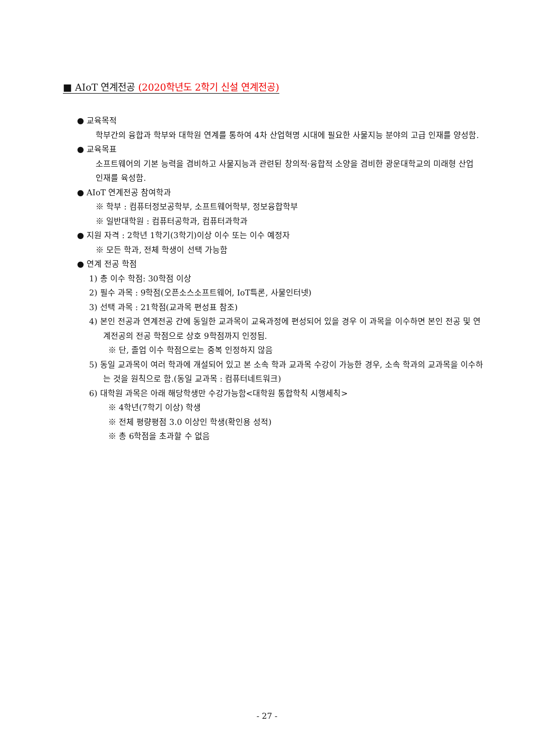■ AIoT 연계전공 (2020학년도 2학기 신설 연계전공)
● 교육목적
학부간의 융합과 학부와 대학원 연계를 통하여 4차 산업혁명 시대에 필요한 사물지능 분야의 고급 인재를 양성함.
● 교육목표
소프트웨어의 기본 능력을 겸비하고 사물지능과 관련된 창의적·융합적 소양을 겸비한 광운대학교의 미래형 산업 인재를 육성함.
● AIoT 연계전공 참여학과
※ 학부 : 컴퓨터정보공학부, 소프트웨어학부, 정보융합학부
※ 일반대학원 : 컴퓨터공학과, 컴퓨터과학과
● 지원 자격 : 2학년 1학기(3학기)이상 이수 또는 이수 예정자
※ 모든 학과, 전체 학생이 선택 가능함
● 연계 전공 학점
1) 총 이수 학점: 30학점 이상
2) 필수 과목 : 9학점(오픈소스소프트웨어, IoT특론, 사물인터넷)
3) 선택 과목 : 21학점(교과목 편성표 참조)
4) 본인 전공과 연계전공 간에 동일한 교과목이 교육과정에 편성되어 있을 경우 이 과목을 이수하면 본인 전공 및 연계전공의 전공 학점으로 상호 9학점까지 인정됨.
※ 단, 졸업 이수 학점으로는 중복 인정하지 않음
5) 동일 교과목이 여러 학과에 개설되어 있고 본 소속 학과 교과목 수강이 가능한 경우, 소속 학과의 교과목을 이수하는 것을 원칙으로 함.(동일 교과목 : 컴퓨터네트워크)
6) 대학원 과목은 아래 해당학생만 수강가능함<대학원 통합학칙 시행세칙>
※ 4학년(7학기 이상) 학생
※ 전체 평량평점 3.0 이상인 학생(확인용 성적)
※ 총 6학점을 초과할 수 없음
- 27 -